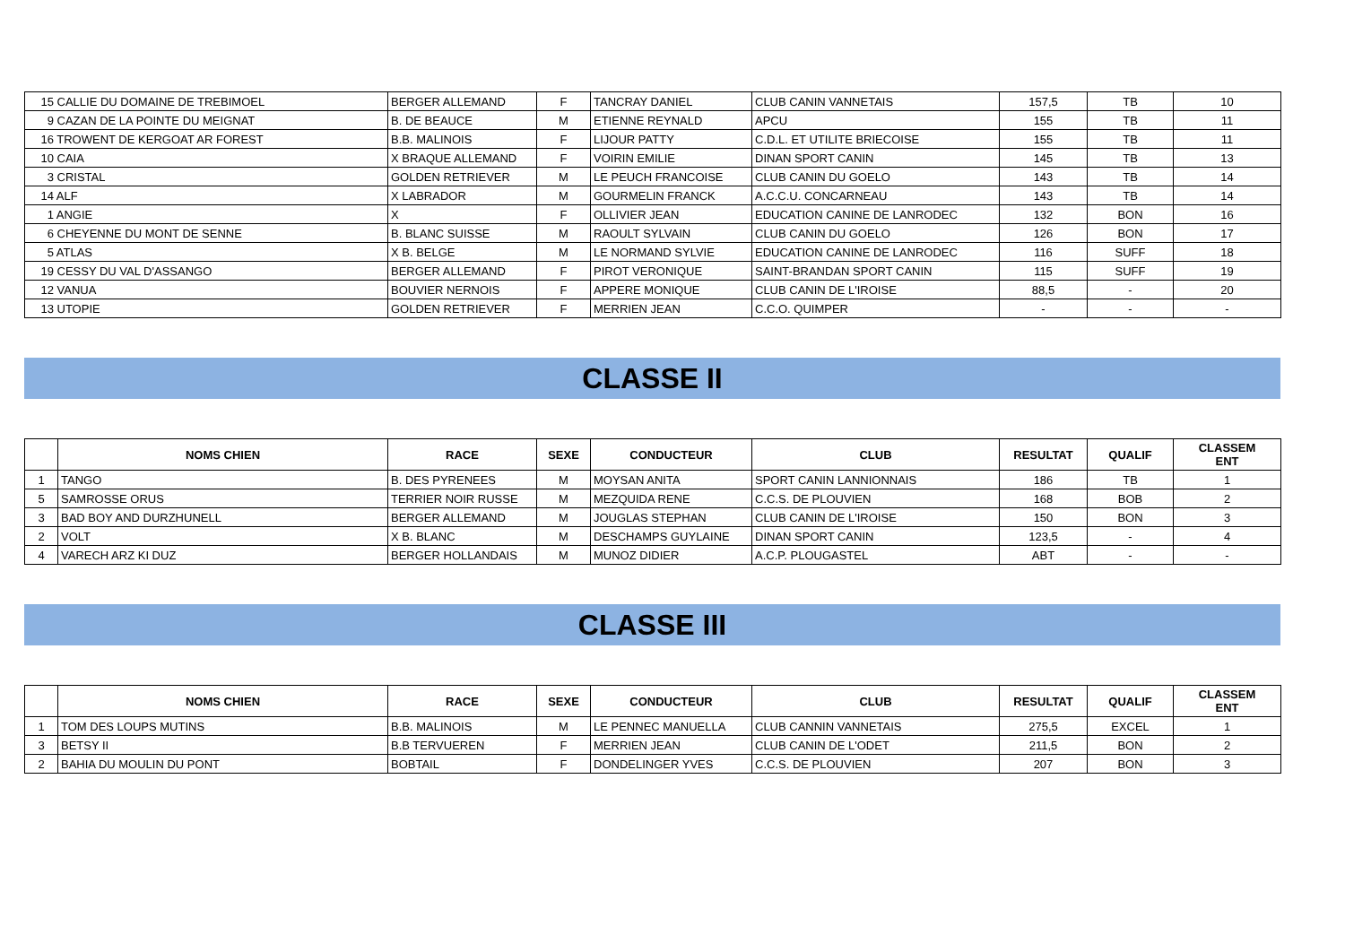| 15 CALLIE DU DOMAINE DE TREBIMOEL | BERGER ALLEMAND | F | TANCRAY DANIEL | CLUB CANIN VANNETAIS | 157,5 | TB | 10 |
| 9 CAZAN DE LA POINTE DU MEIGNAT | B. DE BEAUCE | M | ETIENNE REYNALD | APCU | 155 | TB | 11 |
| 16 TROWENT DE KERGOAT AR FOREST | B.B. MALINOIS | F | LIJOUR PATTY | C.D.L. ET UTILITE BRIECOISE | 155 | TB | 11 |
| 10 CAIA | X BRAQUE ALLEMAND | F | VOIRIN EMILIE | DINAN SPORT CANIN | 145 | TB | 13 |
| 3 CRISTAL | GOLDEN RETRIEVER | M | LE PEUCH FRANCOISE | CLUB CANIN DU GOELO | 143 | TB | 14 |
| 14 ALF | X LABRADOR | M | GOURMELIN FRANCK | A.C.C.U. CONCARNEAU | 143 | TB | 14 |
| 1 ANGIE | X | F | OLLIVIER JEAN | EDUCATION CANINE DE LANRODEC | 132 | BON | 16 |
| 6 CHEYENNE DU MONT DE SENNE | B. BLANC SUISSE | M | RAOULT SYLVAIN | CLUB CANIN DU GOELO | 126 | BON | 17 |
| 5 ATLAS | X B. BELGE | M | LE NORMAND SYLVIE | EDUCATION CANINE DE LANRODEC | 116 | SUFF | 18 |
| 19 CESSY DU VAL D'ASSANGO | BERGER ALLEMAND | F | PIROT VERONIQUE | SAINT-BRANDAN SPORT CANIN | 115 | SUFF | 19 |
| 12 VANUA | BOUVIER NERNOIS | F | APPERE MONIQUE | CLUB CANIN DE L'IROISE | 88,5 | - | 20 |
| 13 UTOPIE | GOLDEN RETRIEVER | F | MERRIEN JEAN | C.C.O. QUIMPER | - | - | - |
CLASSE II
| | NOMS CHIEN | RACE | SEXE | CONDUCTEUR | CLUB | RESULTAT | QUALIF | CLASSEM ENT |
| --- | --- | --- | --- | --- | --- | --- | --- | --- |
| 1 | TANGO | B. DES PYRENEES | M | MOYSAN ANITA | SPORT CANIN LANNIONNAIS | 186 | TB | 1 |
| 5 | SAMROSSE ORUS | TERRIER NOIR RUSSE | M | MEZQUIDA RENE | C.C.S. DE PLOUVIEN | 168 | BOB | 2 |
| 3 | BAD BOY AND DURZHUNELL | BERGER ALLEMAND | M | JOUGLAS STEPHAN | CLUB CANIN DE L'IROISE | 150 | BON | 3 |
| 2 | VOLT | X B. BLANC | M | DESCHAMPS GUYLAINE | DINAN SPORT CANIN | 123,5 | - | 4 |
| 4 | VARECH ARZ KI DUZ | BERGER HOLLANDAIS | M | MUNOZ DIDIER | A.C.P. PLOUGASTEL | ABT | - | - |
CLASSE III
| | NOMS CHIEN | RACE | SEXE | CONDUCTEUR | CLUB | RESULTAT | QUALIF | CLASSEM ENT |
| --- | --- | --- | --- | --- | --- | --- | --- | --- |
| 1 | TOM DES LOUPS MUTINS | B.B. MALINOIS | M | LE PENNEC MANUELLA | CLUB CANNIN VANNETAIS | 275,5 | EXCEL | 1 |
| 3 | BETSY II | B.B TERVUEREN | F | MERRIEN JEAN | CLUB CANIN DE L'ODET | 211,5 | BON | 2 |
| 2 | BAHIA DU MOULIN DU PONT | BOBTAIL | F | DONDELINGER YVES | C.C.S. DE PLOUVIEN | 207 | BON | 3 |